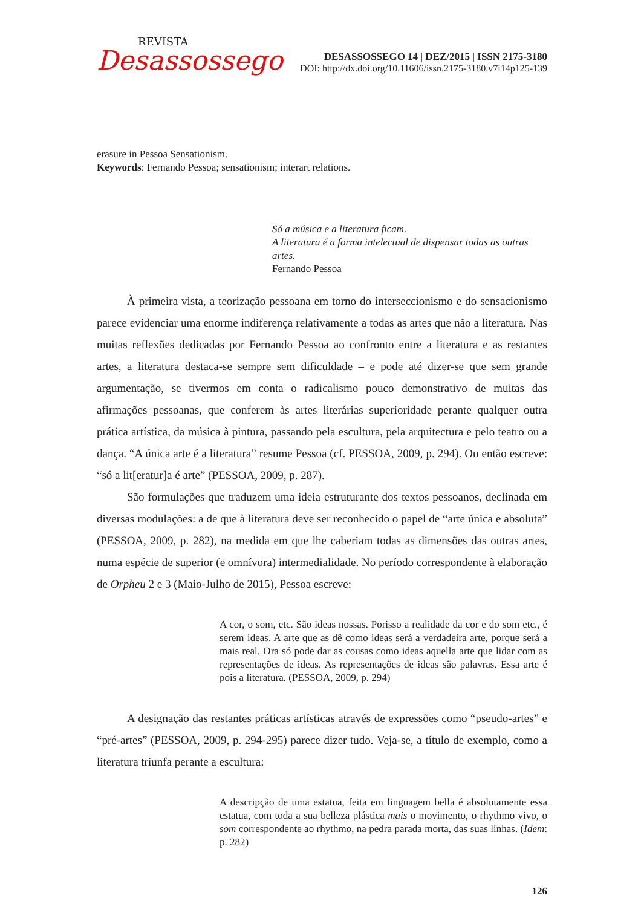REVISTA
Desassossego
DESASSOSSEGO 14 | DEZ/2015 | ISSN 2175-3180
DOI: http://dx.doi.org/10.11606/issn.2175-3180.v7i14p125-139
erasure in Pessoa Sensationism.
Keywords: Fernando Pessoa; sensationism; interart relations.
Só a música e a literatura ficam.
A literatura é a forma intelectual de dispensar todas as outras artes.
Fernando Pessoa
À primeira vista, a teorização pessoana em torno do interseccionismo e do sensacionismo parece evidenciar uma enorme indiferença relativamente a todas as artes que não a literatura. Nas muitas reflexões dedicadas por Fernando Pessoa ao confronto entre a literatura e as restantes artes, a literatura destaca-se sempre sem dificuldade – e pode até dizer-se que sem grande argumentação, se tivermos em conta o radicalismo pouco demonstrativo de muitas das afirmações pessoanas, que conferem às artes literárias superioridade perante qualquer outra prática artística, da música à pintura, passando pela escultura, pela arquitectura e pelo teatro ou a dança. “A única arte é a literatura” resume Pessoa (cf. PESSOA, 2009, p. 294). Ou então escreve: “só a lit[eratur]a é arte” (PESSOA, 2009, p. 287).
São formulações que traduzem uma ideia estruturante dos textos pessoanos, declinada em diversas modulações: a de que à literatura deve ser reconhecido o papel de “arte única e absoluta” (PESSOA, 2009, p. 282), na medida em que lhe caberiam todas as dimensões das outras artes, numa espécie de superior (e omnívora) intermedialidade. No período correspondente à elaboração de Orpheu 2 e 3 (Maio-Julho de 2015), Pessoa escreve:
A cor, o som, etc. São ideas nossas. Porisso a realidade da cor e do som etc., é serem ideas. A arte que as dê como ideas será a verdadeira arte, porque será a mais real. Ora só pode dar as cousas como ideas aquella arte que lidar com as representações de ideas. As representações de ideas são palavras. Essa arte é pois a literatura. (PESSOA, 2009, p. 294)
A designação das restantes práticas artísticas através de expressões como “pseudo-artes” e “pré-artes” (PESSOA, 2009, p. 294-295) parece dizer tudo. Veja-se, a título de exemplo, como a literatura triunfa perante a escultura:
A descripção de uma estatua, feita em linguagem bella é absolutamente essa estatua, com toda a sua belleza plástica mais o movimento, o rhythmo vivo, o som correspondente ao rhythmo, na pedra parada morta, das suas linhas. (Idem: p. 282)
126